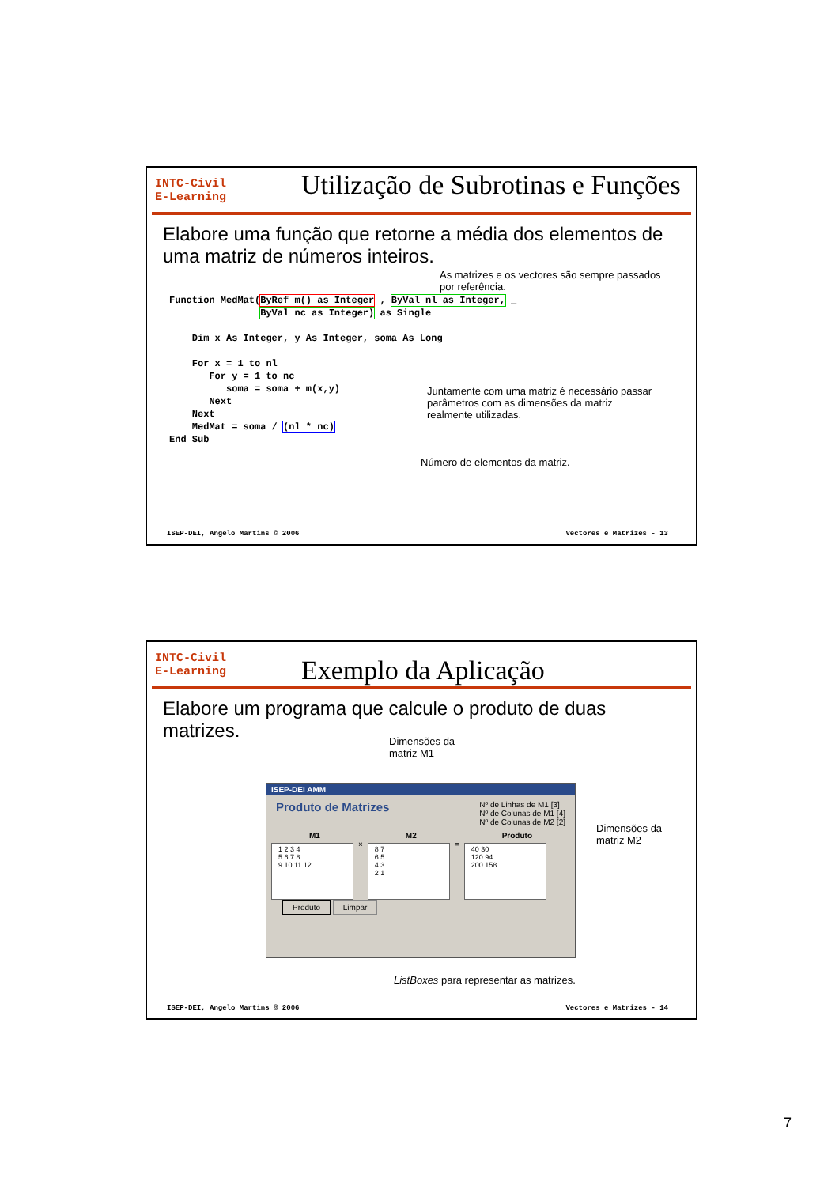INTC-Civil
E-Learning
Utilização de Subrotinas e Funções
Elabore uma função que retorne a média dos elementos de uma matriz de números inteiros.
As matrizes e os vectores são sempre passados por referência.
Function MedMat(ByRef m() as Integer , ByVal nl as Integer, _
                ByVal nc as Integer) as Single

    Dim x As Integer, y As Integer, soma As Long

    For x = 1 to nl
       For y = 1 to nc
          soma = soma + m(x,y)
       Next
    Next
    MedMat = soma / (nl * nc)
End Sub
Juntamente com uma matriz é necessário passar parâmetros com as dimensões da matriz realmente utilizadas.
Número de elementos da matriz.
ISEP-DEI, Angelo Martins © 2006 Vectores e Matrizes - 13
INTC-Civil
E-Learning
Exemplo da Aplicação
Elabore um programa que calcule o produto de duas matrizes.
Dimensões da
matriz M1
Dimensões da
matriz M2
ISEP-DEI AMM
Produto de Matrizes
Nº de Linhas de M1 [3]
Nº de Colunas de M1 [4]
Nº de Colunas de M2 [2]
M1 M2 Produto
1 2 3 4
5 6 7 8
9 10 11 12 × 8 7
6 5
4 3
2 1 = 40 30
120 94
200 158
Produto Limpar
ListBoxes para representar as matrizes.
ISEP-DEI, Angelo Martins © 2006 Vectores e Matrizes - 14
7